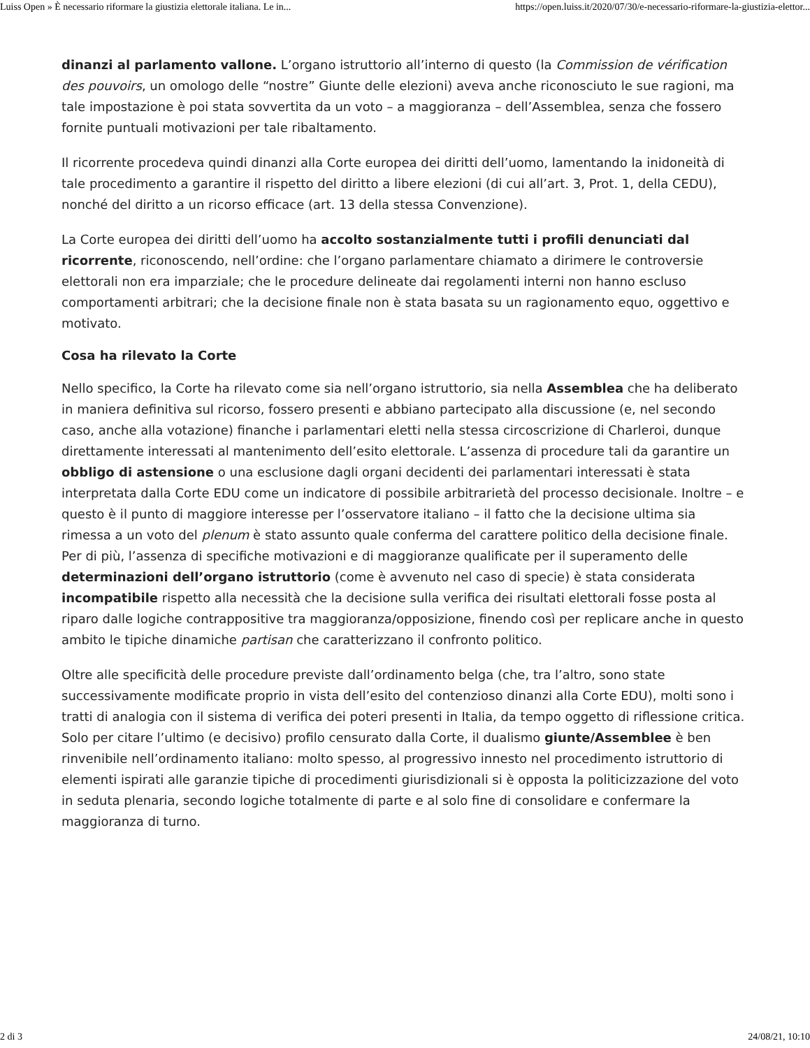Luiss Open » È necessario riformare la giustizia elettorale italiana. Le in... https://open.luiss.it/2020/07/30/e-necessario-riformare-la-giustizia-elettor...
dinanzi al parlamento vallone. L’organo istruttorio all’interno di questo (la Commission de vérification des pouvoirs, un omologo delle “nostre” Giunte delle elezioni) aveva anche riconosciuto le sue ragioni, ma tale impostazione è poi stata sovvertita da un voto – a maggioranza – dell’Assemblea, senza che fossero fornite puntuali motivazioni per tale ribaltamento.
Il ricorrente procedeva quindi dinanzi alla Corte europea dei diritti dell’uomo, lamentando la inidoneità di tale procedimento a garantire il rispetto del diritto a libere elezioni (di cui all’art. 3, Prot. 1, della CEDU), nonché del diritto a un ricorso efficace (art. 13 della stessa Convenzione).
La Corte europea dei diritti dell’uomo ha accolto sostanzialmente tutti i profili denunciati dal ricorrente, riconoscendo, nell’ordine: che l’organo parlamentare chiamato a dirimere le controversie elettorali non era imparziale; che le procedure delineate dai regolamenti interni non hanno escluso comportamenti arbitrari; che la decisione finale non è stata basata su un ragionamento equo, oggettivo e motivato.
Cosa ha rilevato la Corte
Nello specifico, la Corte ha rilevato come sia nell’organo istruttorio, sia nella Assemblea che ha deliberato in maniera definitiva sul ricorso, fossero presenti e abbiano partecipato alla discussione (e, nel secondo caso, anche alla votazione) finanche i parlamentari eletti nella stessa circoscrizione di Charleroi, dunque direttamente interessati al mantenimento dell’esito elettorale. L’assenza di procedure tali da garantire un obbligo di astensione o una esclusione dagli organi decidenti dei parlamentari interessati è stata interpretata dalla Corte EDU come un indicatore di possibile arbitrarietà del processo decisionale. Inoltre – e questo è il punto di maggiore interesse per l’osservatore italiano – il fatto che la decisione ultima sia rimessa a un voto del plenum è stato assunto quale conferma del carattere politico della decisione finale. Per di più, l’assenza di specifiche motivazioni e di maggioranze qualificate per il superamento delle determinazioni dell’organo istruttorio (come è avvenuto nel caso di specie) è stata considerata incompatibile rispetto alla necessità che la decisione sulla verifica dei risultati elettorali fosse posta al riparo dalle logiche contrappositive tra maggioranza/opposizione, finendo così per replicare anche in questo ambito le tipiche dinamiche partisan che caratterizzano il confronto politico.
Oltre alle specificità delle procedure previste dall’ordinamento belga (che, tra l’altro, sono state successivamente modificate proprio in vista dell’esito del contenzioso dinanzi alla Corte EDU), molti sono i tratti di analogia con il sistema di verifica dei poteri presenti in Italia, da tempo oggetto di riflessione critica. Solo per citare l’ultimo (e decisivo) profilo censurato dalla Corte, il dualismo giunte/Assemblee è ben rinvenibile nell’ordinamento italiano: molto spesso, al progressivo innesto nel procedimento istruttorio di elementi ispirati alle garanzie tipiche di procedimenti giurisdizionali si è opposta la politicizzazione del voto in seduta plenaria, secondo logiche totalmente di parte e al solo fine di consolidare e confermare la maggioranza di turno.
2 di 3 24/08/21, 10:10